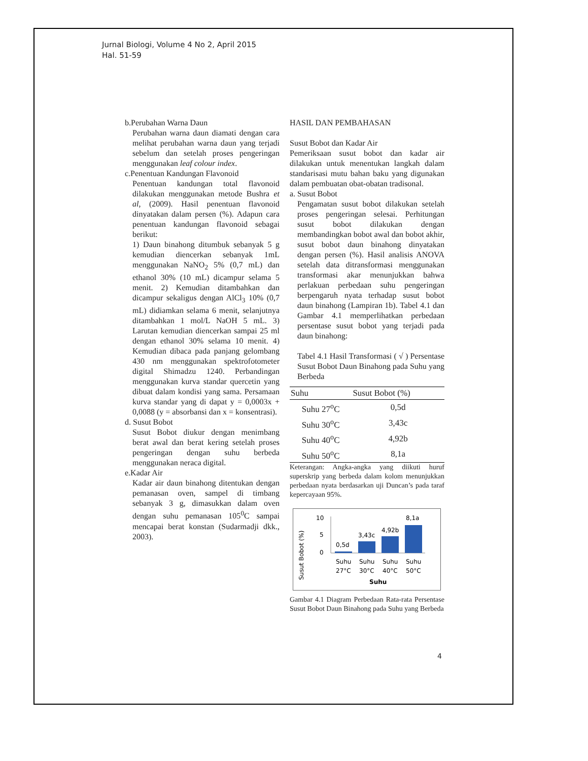Jurnal Biologi, Volume 4 No 2, April 2015
Hal. 51-59
b.Perubahan Warna Daun
Perubahan warna daun diamati dengan cara melihat perubahan warna daun yang terjadi sebelum dan setelah proses pengeringan menggunakan leaf colour index.
c.Penentuan Kandungan Flavonoid
Penentuan kandungan total flavonoid dilakukan menggunakan metode Bushra et al, (2009). Hasil penentuan flavonoid dinyatakan dalam persen (%). Adapun cara penentuan kandungan flavonoid sebagai berikut:
1) Daun binahong ditumbuk sebanyak 5 g kemudian diencerkan sebanyak 1mL menggunakan NaNO<sub>2</sub> 5% (0,7 mL) dan ethanol 30% (10 mL) dicampur selama 5 menit. 2) Kemudian ditambahkan dan dicampur sekaligus dengan AlCl<sub>3</sub> 10% (0,7 mL) didiamkan selama 6 menit, selanjutnya ditambahkan 1 mol/L NaOH 5 mL. 3) Larutan kemudian diencerkan sampai 25 ml dengan ethanol 30% selama 10 menit. 4) Kemudian dibaca pada panjang gelombang 430 nm menggunakan spektrofotometer digital Shimadzu 1240. Perbandingan menggunakan kurva standar quercetin yang dibuat dalam kondisi yang sama. Persamaan kurva standar yang di dapat y = 0,0003x + 0,0088 (y = absorbansi dan x = konsentrasi).
d. Susut Bobot
Susut Bobot diukur dengan menimbang berat awal dan berat kering setelah proses pengeringan dengan suhu berbeda menggunakan neraca digital.
e.Kadar Air
Kadar air daun binahong ditentukan dengan pemanasan oven, sampel di timbang sebanyak 3 g, dimasukkan dalam oven dengan suhu pemanasan 105<sup>0</sup>C sampai mencapai berat konstan (Sudarmadji dkk., 2003).
HASIL DAN PEMBAHASAN
Susut Bobot dan Kadar Air
Pemeriksaan susut bobot dan kadar air dilakukan untuk menentukan langkah dalam standarisasi mutu bahan baku yang digunakan dalam pembuatan obat-obatan tradisonal.
a. Susut Bobot
Pengamatan susut bobot dilakukan setelah proses pengeringan selesai. Perhitungan susut bobot dilakukan dengan membandingkan bobot awal dan bobot akhir, susut bobot daun binahong dinyatakan dengan persen (%). Hasil analisis ANOVA setelah data ditransformasi menggunakan transformasi akar menunjukkan bahwa perlakuan perbedaan suhu pengeringan berpengaruh nyata terhadap susut bobot daun binahong (Lampiran 1b). Tabel 4.1 dan Gambar 4.1 memperlihatkan perbedaan persentase susut bobot yang terjadi pada daun binahong:
Tabel 4.1 Hasil Transformasi ( √ ) Persentase Susut Bobot Daun Binahong pada Suhu yang Berbeda
| Suhu | Susut Bobot (%) |
| --- | --- |
| Suhu 27<sup>o</sup>C | 0,5d |
| Suhu 30<sup>o</sup>C | 3,43c |
| Suhu 40<sup>o</sup>C | 4,92b |
| Suhu 50<sup>o</sup>C | 8,1a |
Keterangan: Angka-angka yang diikuti huruf superskrip yang berbeda dalam kolom menunjukkan perbedaan nyata berdasarkan uji Duncan’s pada taraf kepercayaan 95%.
Susut Bobot (%)
10
5
0
0,5d
3,43c
4,92b
8,1a
Suhu
Suhu
Suhu
Suhu
27°C
30°C
40°C
50°C
Suhu
Gambar 4.1 Diagram Perbedaan Rata-rata Persentase Susut Bobot Daun Binahong pada Suhu yang Berbeda
4